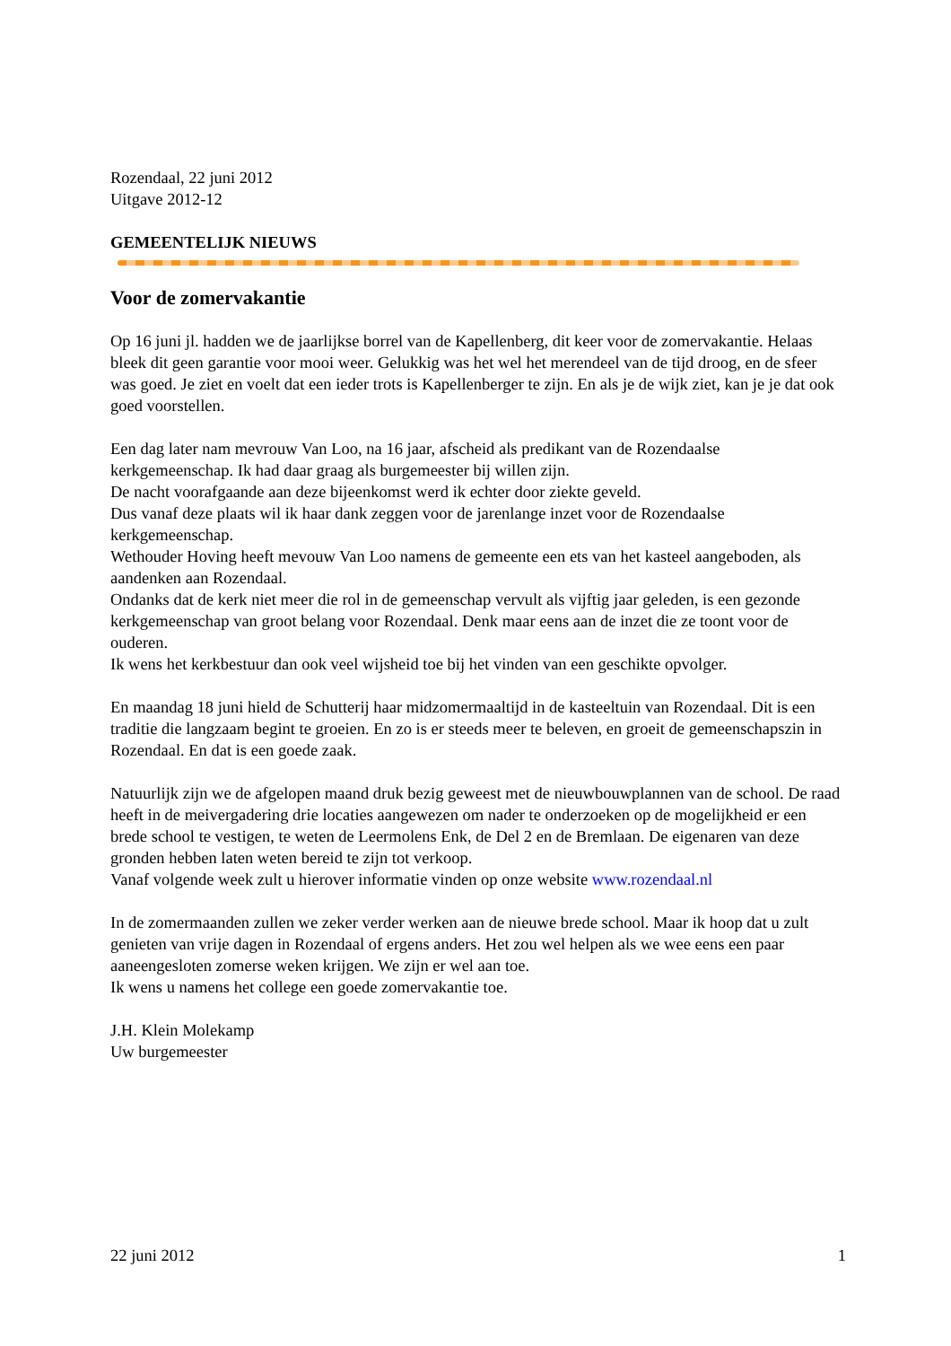Rozendaal, 22 juni 2012
Uitgave 2012-12
GEMEENTELIJK NIEUWS
Voor de zomervakantie
Op 16 juni jl. hadden we de jaarlijkse borrel van de Kapellenberg, dit keer voor de zomervakantie. Helaas bleek dit geen garantie voor mooi weer. Gelukkig was het wel het merendeel van de tijd droog, en de sfeer was goed. Je ziet en voelt dat een ieder trots is Kapellenberger te zijn. En als je de wijk ziet, kan je je dat ook goed voorstellen.
Een dag later nam mevrouw Van Loo, na 16 jaar, afscheid als predikant van de Rozendaalse kerkgemeenschap. Ik had daar graag als burgemeester bij willen zijn.
De nacht voorafgaande aan deze bijeenkomst werd ik echter door ziekte geveld.
Dus vanaf deze plaats wil ik haar dank zeggen voor de jarenlange inzet voor de Rozendaalse kerkgemeenschap.
Wethouder Hoving heeft mevouw Van Loo namens de gemeente een ets van het kasteel aangeboden, als aandenken aan Rozendaal.
Ondanks dat de kerk niet meer die rol in de gemeenschap vervult als vijftig jaar geleden, is een gezonde kerkgemeenschap van groot belang voor Rozendaal. Denk maar eens aan de inzet die ze toont voor de ouderen.
Ik wens het kerkbestuur dan ook veel wijsheid toe bij het vinden van een geschikte opvolger.
En maandag 18 juni hield de Schutterij haar midzomermaaltijd in de kasteeltuin van Rozendaal. Dit is een traditie die langzaam begint te groeien. En zo is er steeds meer te beleven, en groeit de gemeenschapszin in Rozendaal. En dat is een goede zaak.
Natuurlijk zijn we de afgelopen maand druk bezig geweest met de nieuwbouwplannen van de school. De raad heeft in de meivergadering drie locaties aangewezen om nader te onderzoeken op de mogelijkheid er een brede school te vestigen, te weten de Leermolens Enk, de Del 2 en de Bremlaan. De eigenaren van deze gronden hebben laten weten bereid te zijn tot verkoop.
Vanaf volgende week zult u hierover informatie vinden op onze website www.rozendaal.nl
In de zomermaanden zullen we zeker verder werken aan de nieuwe brede school. Maar ik hoop dat u zult genieten van vrije dagen in Rozendaal of ergens anders. Het zou wel helpen als we wee eens een paar aaneengesloten zomerse weken krijgen. We zijn er wel aan toe.
Ik wens u namens het college een goede zomervakantie toe.
J.H. Klein Molekamp
Uw burgemeester
22 juni 2012 1